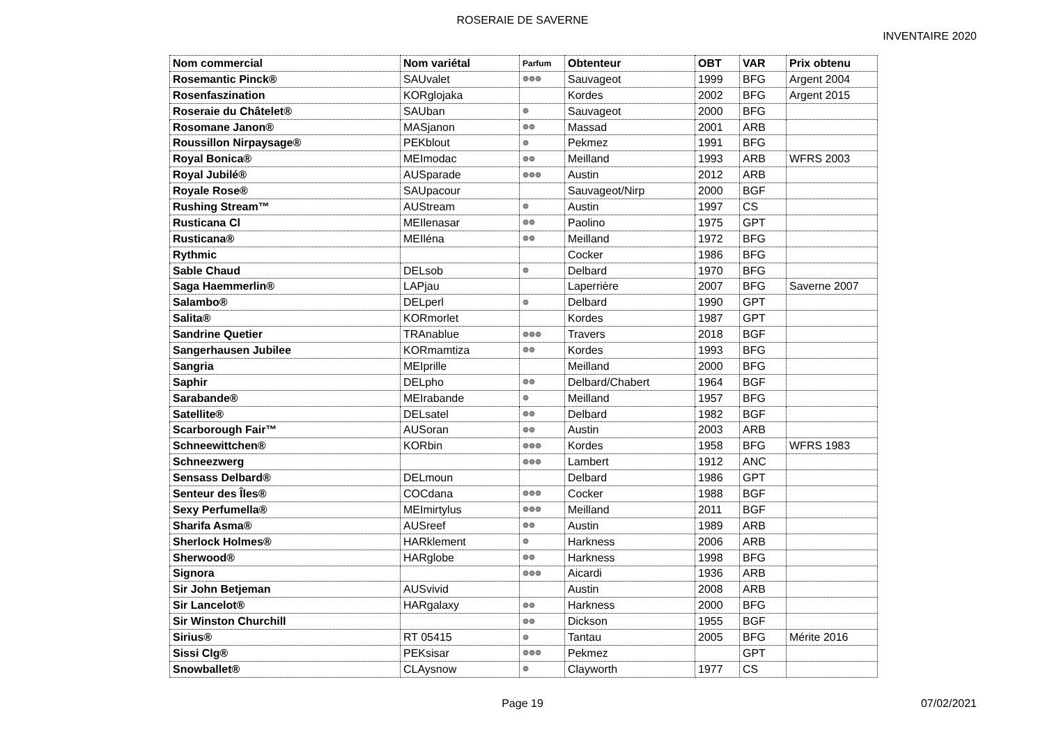ROSERAIE DE SAVERNE
INVENTAIRE 2020
| Nom commercial | Nom variétal | Parfum | Obtenteur | OBT | VAR | Prix obtenu |
| --- | --- | --- | --- | --- | --- | --- |
| Rosemantic Pinck® | SAUvalet | ❁❁❁ | Sauvageot | 1999 | BFG | Argent 2004 |
| Rosenfaszination | KORglojaka | | Kordes | 2002 | BFG | Argent 2015 |
| Roseraie du Châtelet® | SAUban | ❁ | Sauvageot | 2000 | BFG | |
| Rosomane Janon® | MASjanon | ❁❁ | Massad | 2001 | ARB | |
| Roussillon Nirpaysage® | PEKblout | ❁ | Pekmez | 1991 | BFG | |
| Royal Bonica® | MEImodac | ❁❁ | Meilland | 1993 | ARB | WFRS 2003 |
| Royal Jubilé® | AUSparade | ❁❁❁ | Austin | 2012 | ARB | |
| Royale Rose® | SAUpacour | | Sauvageot/Nirp | 2000 | BGF | |
| Rushing Stream™ | AUStream | ❁ | Austin | 1997 | CS | |
| Rusticana Cl | MEIlenasar | ❁❁ | Paolino | 1975 | GPT | |
| Rusticana® | MEIléna | ❁❁ | Meilland | 1972 | BFG | |
| Rythmic | | | Cocker | 1986 | BFG | |
| Sable Chaud | DELsob | ❁ | Delbard | 1970 | BFG | |
| Saga Haemmerlin® | LAPjau | | Laperrière | 2007 | BFG | Saverne 2007 |
| Salambo® | DELperl | ❁ | Delbard | 1990 | GPT | |
| Salita® | KORmorlet | | Kordes | 1987 | GPT | |
| Sandrine Quetier | TRAnablue | ❁❁❁ | Travers | 2018 | BGF | |
| Sangerhausen Jubilee | KORmamtiza | ❁❁ | Kordes | 1993 | BFG | |
| Sangria | MEIprille | | Meilland | 2000 | BFG | |
| Saphir | DELpho | ❁❁ | Delbard/Chabert | 1964 | BGF | |
| Sarabande® | MEIrabande | ❁ | Meilland | 1957 | BFG | |
| Satellite® | DELsatel | ❁❁ | Delbard | 1982 | BGF | |
| Scarborough Fair™ | AUSoran | ❁❁ | Austin | 2003 | ARB | |
| Schneewittchen® | KORbin | ❁❁❁ | Kordes | 1958 | BFG | WFRS 1983 |
| Schneezwerg | | ❁❁❁ | Lambert | 1912 | ANC | |
| Sensass Delbard® | DELmoun | | Delbard | 1986 | GPT | |
| Senteur des Îles® | COCdana | ❁❁❁ | Cocker | 1988 | BGF | |
| Sexy Perfumella® | MEImirtylus | ❁❁❁ | Meilland | 2011 | BGF | |
| Sharifa Asma® | AUSreef | ❁❁ | Austin | 1989 | ARB | |
| Sherlock Holmes® | HARklement | ❁ | Harkness | 2006 | ARB | |
| Sherwood® | HARglobe | ❁❁ | Harkness | 1998 | BFG | |
| Signora | | ❁❁❁ | Aicardi | 1936 | ARB | |
| Sir John Betjeman | AUSvivid | | Austin | 2008 | ARB | |
| Sir Lancelot® | HARgalaxy | ❁❁ | Harkness | 2000 | BFG | |
| Sir Winston Churchill | | ❁❁ | Dickson | 1955 | BGF | |
| Sirius® | RT 05415 | ❁ | Tantau | 2005 | BFG | Mérite 2016 |
| Sissi Clg® | PEKsisar | ❁❁❁ | Pekmez | | GPT | |
| Snowballet® | CLAysnow | ❁ | Clayworth | 1977 | CS | |
Page 19
07/02/2021